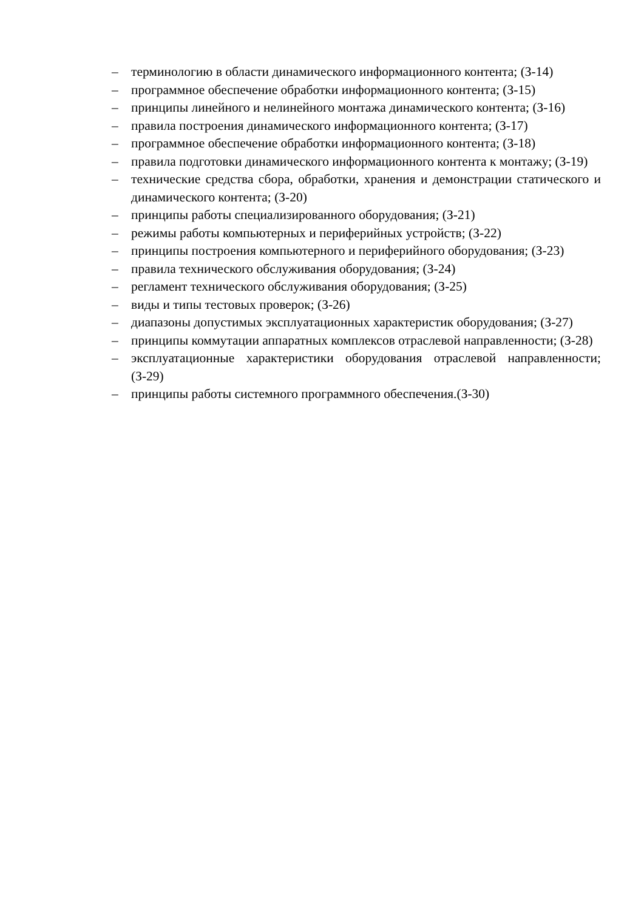– терминологию в области динамического информационного контента; (З-14)
– программное обеспечение обработки информационного контента; (З-15)
– принципы линейного и нелинейного монтажа динамического контента; (З-16)
– правила построения динамического информационного контента; (З-17)
– программное обеспечение обработки информационного контента; (З-18)
– правила подготовки динамического информационного контента к монтажу; (З-19)
– технические средства сбора, обработки, хранения и демонстрации статического и динамического контента; (З-20)
– принципы работы специализированного оборудования; (З-21)
– режимы работы компьютерных и периферийных устройств; (З-22)
– принципы построения компьютерного и периферийного оборудования; (З-23)
– правила технического обслуживания оборудования; (З-24)
– регламент технического обслуживания оборудования; (З-25)
– виды и типы тестовых проверок; (З-26)
– диапазоны допустимых эксплуатационных характеристик оборудования; (З-27)
– принципы коммутации аппаратных комплексов отраслевой направленности; (З-28)
– эксплуатационные характеристики оборудования отраслевой направленности; (З-29)
– принципы работы системного программного обеспечения.(З-30)